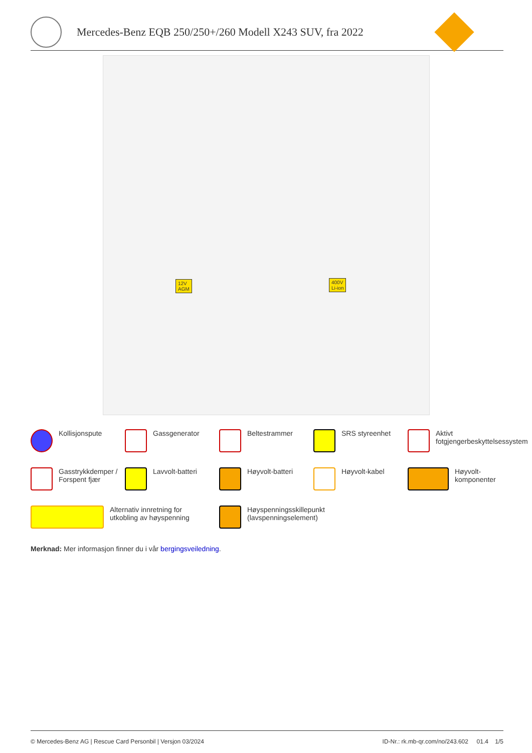Mercedes-Benz EQB 250/250+/260 Modell X243 SUV, fra 2022
12V
AGM
400V
Li-ion
Kollisjonspute
Gassgenerator
Beltestrammer
SRS styreenhet
Aktivt
fotgjengerbeskyttelsessystem
Gasstrykkdemper /
Forspent fjær
Lavvolt-batteri
Høyvolt-batteri
Høyvolt-kabel
Høyvolt-
komponenter
Alternativ innretning for
utkobling av høyspenning
Høyspenningsskillepunkt
(lavspenningselement)
Merknad: Mer informasjon finner du i vår bergingsveiledning.
© Mercedes-Benz AG | Rescue Card Personbil | Versjon 03/2024 ID-Nr.: rk.mb-qr.com/no/243.602 01.4 1/5